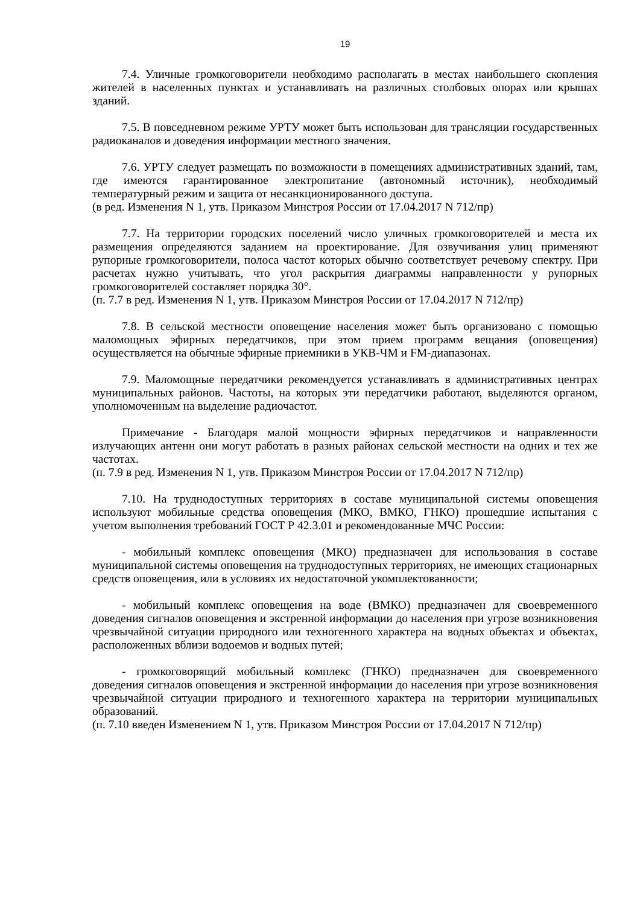19
7.4. Уличные громкоговорители необходимо располагать в местах наибольшего скопления жителей в населенных пунктах и устанавливать на различных столбовых опорах или крышах зданий.
7.5. В повседневном режиме УРТУ может быть использован для трансляции государственных радиоканалов и доведения информации местного значения.
7.6. УРТУ следует размещать по возможности в помещениях административных зданий, там, где имеются гарантированное электропитание (автономный источник), необходимый температурный режим и защита от несанкционированного доступа.
(в ред. Изменения N 1, утв. Приказом Минстроя России от 17.04.2017 N 712/пр)
7.7. На территории городских поселений число уличных громкоговорителей и места их размещения определяются заданием на проектирование. Для озвучивания улиц применяют рупорные громкоговорители, полоса частот которых обычно соответствует речевому спектру. При расчетах нужно учитывать, что угол раскрытия диаграммы направленности у рупорных громкоговорителей составляет порядка 30°.
(п. 7.7 в ред. Изменения N 1, утв. Приказом Минстроя России от 17.04.2017 N 712/пр)
7.8. В сельской местности оповещение населения может быть организовано с помощью маломощных эфирных передатчиков, при этом прием программ вещания (оповещения) осуществляется на обычные эфирные приемники в УКВ-ЧМ и FM-диапазонах.
7.9. Маломощные передатчики рекомендуется устанавливать в административных центрах муниципальных районов. Частоты, на которых эти передатчики работают, выделяются органом, уполномоченным на выделение радиочастот.
Примечание - Благодаря малой мощности эфирных передатчиков и направленности излучающих антенн они могут работать в разных районах сельской местности на одних и тех же частотах.
(п. 7.9 в ред. Изменения N 1, утв. Приказом Минстроя России от 17.04.2017 N 712/пр)
7.10. На труднодоступных территориях в составе муниципальной системы оповещения используют мобильные средства оповещения (МКО, ВМКО, ГНКО) прошедшие испытания с учетом выполнения требований ГОСТ Р 42.3.01 и рекомендованные МЧС России:
- мобильный комплекс оповещения (МКО) предназначен для использования в составе муниципальной системы оповещения на труднодоступных территориях, не имеющих стационарных средств оповещения, или в условиях их недостаточной укомплектованности;
- мобильный комплекс оповещения на воде (ВМКО) предназначен для своевременного доведения сигналов оповещения и экстренной информации до населения при угрозе возникновения чрезвычайной ситуации природного или техногенного характера на водных объектах и объектах, расположенных вблизи водоемов и водных путей;
- громкоговорящий мобильный комплекс (ГНКО) предназначен для своевременного доведения сигналов оповещения и экстренной информации до населения при угрозе возникновения чрезвычайной ситуации природного и техногенного характера на территории муниципальных образований.
(п. 7.10 введен Изменением N 1, утв. Приказом Минстроя России от 17.04.2017 N 712/пр)